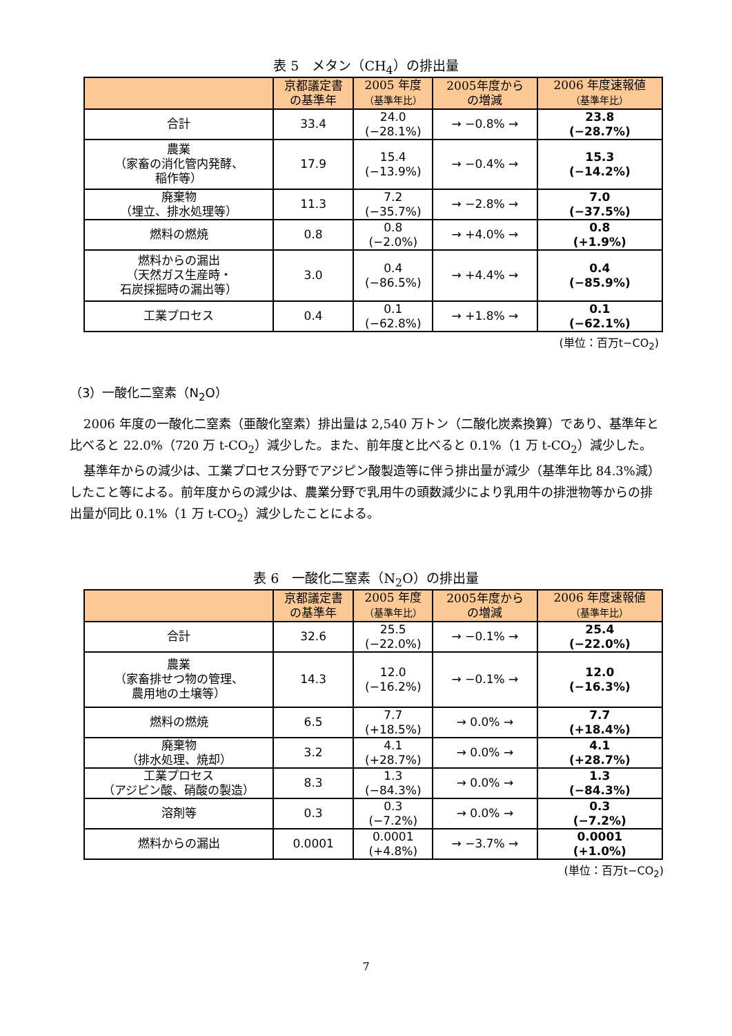表 5　メタン（CH<sub>4</sub>）の排出量
| | 京都議定書 の基準年 | 2005 年度 （基準年比） | 2005年度から の増減 | 2006 年度速報値 （基準年比） |
| --- | --- | --- | --- | --- |
| 合計 | 33.4 | 24.0 (−28.1%) | → −0.8% → | 23.8 (−28.7%) |
| 農業 （家畜の消化管内発酵、 稲作等） | 17.9 | 15.4 (−13.9%) | → −0.4% → | 15.3 (−14.2%) |
| 廃棄物 （埋立、排水処理等） | 11.3 | 7.2 (−35.7%) | → −2.8% → | 7.0 (−37.5%) |
| 燃料の燃焼 | 0.8 | 0.8 (−2.0%) | → +4.0% → | 0.8 (+1.9%) |
| 燃料からの漏出 （天然ガス生産時・ 石炭採掘時の漏出等） | 3.0 | 0.4 (−86.5%) | → +4.4% → | 0.4 (−85.9%) |
| 工業プロセス | 0.4 | 0.1 (−62.8%) | → +1.8% → | 0.1 (−62.1%) |
(単位：百万t−CO<sub>2</sub>)
（3）一酸化二窒素（N<sub>2</sub>O）
2006 年度の一酸化二窒素（亜酸化窒素）排出量は 2,540 万トン（二酸化炭素換算）であり、基準年と比べると 22.0%（720 万 t-CO<sub>2</sub>）減少した。また、前年度と比べると 0.1%（1 万 t-CO<sub>2</sub>）減少した。
基準年からの減少は、工業プロセス分野でアジピン酸製造等に伴う排出量が減少（基準年比 84.3%減）したこと等による。前年度からの減少は、農業分野で乳用牛の頭数減少により乳用牛の排泄物等からの排出量が同比 0.1%（1 万 t-CO<sub>2</sub>）減少したことによる。
表 6　一酸化二窒素（N<sub>2</sub>O）の排出量
| | 京都議定書 の基準年 | 2005 年度 （基準年比） | 2005年度から の増減 | 2006 年度速報値 （基準年比） |
| --- | --- | --- | --- | --- |
| 合計 | 32.6 | 25.5 (−22.0%) | → −0.1% → | 25.4 (−22.0%) |
| 農業 （家畜排せつ物の管理、 農用地の土壌等） | 14.3 | 12.0 (−16.2%) | → −0.1% → | 12.0 (−16.3%) |
| 燃料の燃焼 | 6.5 | 7.7 (+18.5%) | → 0.0% → | 7.7 (+18.4%) |
| 廃棄物 （排水処理、焼却） | 3.2 | 4.1 (+28.7%) | → 0.0% → | 4.1 (+28.7%) |
| 工業プロセス （アジピン酸、硝酸の製造） | 8.3 | 1.3 (−84.3%) | → 0.0% → | 1.3 (−84.3%) |
| 溶剤等 | 0.3 | 0.3 (−7.2%) | → 0.0% → | 0.3 (−7.2%) |
| 燃料からの漏出 | 0.0001 | 0.0001 (+4.8%) | → −3.7% → | 0.0001 (+1.0%) |
(単位：百万t−CO<sub>2</sub>)
7